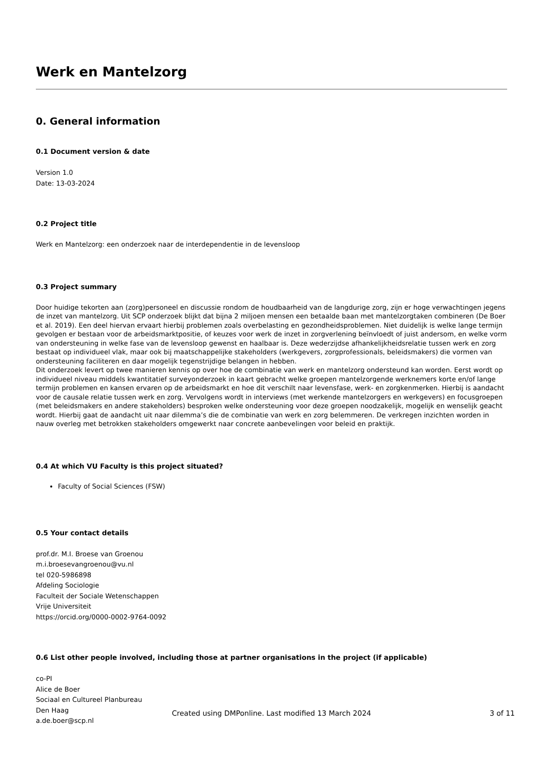Werk en Mantelzorg
0. General information
0.1 Document version & date
Version 1.0
Date: 13-03-2024
0.2 Project title
Werk en Mantelzorg: een onderzoek naar de interdependentie in de levensloop
0.3 Project summary
Door huidige tekorten aan (zorg)personeel en discussie rondom de houdbaarheid van de langdurige zorg, zijn er hoge verwachtingen jegens de inzet van mantelzorg. Uit SCP onderzoek blijkt dat bijna 2 miljoen mensen een betaalde baan met mantelzorgtaken combineren (De Boer et al. 2019). Een deel hiervan ervaart hierbij problemen zoals overbelasting en gezondheidsproblemen. Niet duidelijk is welke lange termijn gevolgen er bestaan voor de arbeidsmarktpositie, of keuzes voor werk de inzet in zorgverlening beïnvloedt of juist andersom, en welke vorm van ondersteuning in welke fase van de levensloop gewenst en haalbaar is. Deze wederzijdse afhankelijkheidsrelatie tussen werk en zorg bestaat op individueel vlak, maar ook bij maatschappelijke stakeholders (werkgevers, zorgprofessionals, beleidsmakers) die vormen van ondersteuning faciliteren en daar mogelijk tegenstrijdige belangen in hebben.
Dit onderzoek levert op twee manieren kennis op over hoe de combinatie van werk en mantelzorg ondersteund kan worden. Eerst wordt op individueel niveau middels kwantitatief surveyonderzoek in kaart gebracht welke groepen mantelzorgende werknemers korte en/of lange termijn problemen en kansen ervaren op de arbeidsmarkt en hoe dit verschilt naar levensfase, werk- en zorgkenmerken. Hierbij is aandacht voor de causale relatie tussen werk en zorg. Vervolgens wordt in interviews (met werkende mantelzorgers en werkgevers) en focusgroepen (met beleidsmakers en andere stakeholders) besproken welke ondersteuning voor deze groepen noodzakelijk, mogelijk en wenselijk geacht wordt. Hierbij gaat de aandacht uit naar dilemma’s die de combinatie van werk en zorg belemmeren. De verkregen inzichten worden in nauw overleg met betrokken stakeholders omgewerkt naar concrete aanbevelingen voor beleid en praktijk.
0.4 At which VU Faculty is this project situated?
Faculty of Social Sciences (FSW)
0.5 Your contact details
prof.dr. M.I. Broese van Groenou
m.i.broesevangroenou@vu.nl
tel 020-5986898
Afdeling Sociologie
Faculteit der Sociale Wetenschappen
Vrije Universiteit
https://orcid.org/0000-0002-9764-0092
0.6 List other people involved, including those at partner organisations in the project (if applicable)
co-PI
Alice de Boer
Sociaal en Cultureel Planbureau
Den Haag
a.de.boer@scp.nl
Created using DMPonline. Last modified 13 March 2024
3 of 11